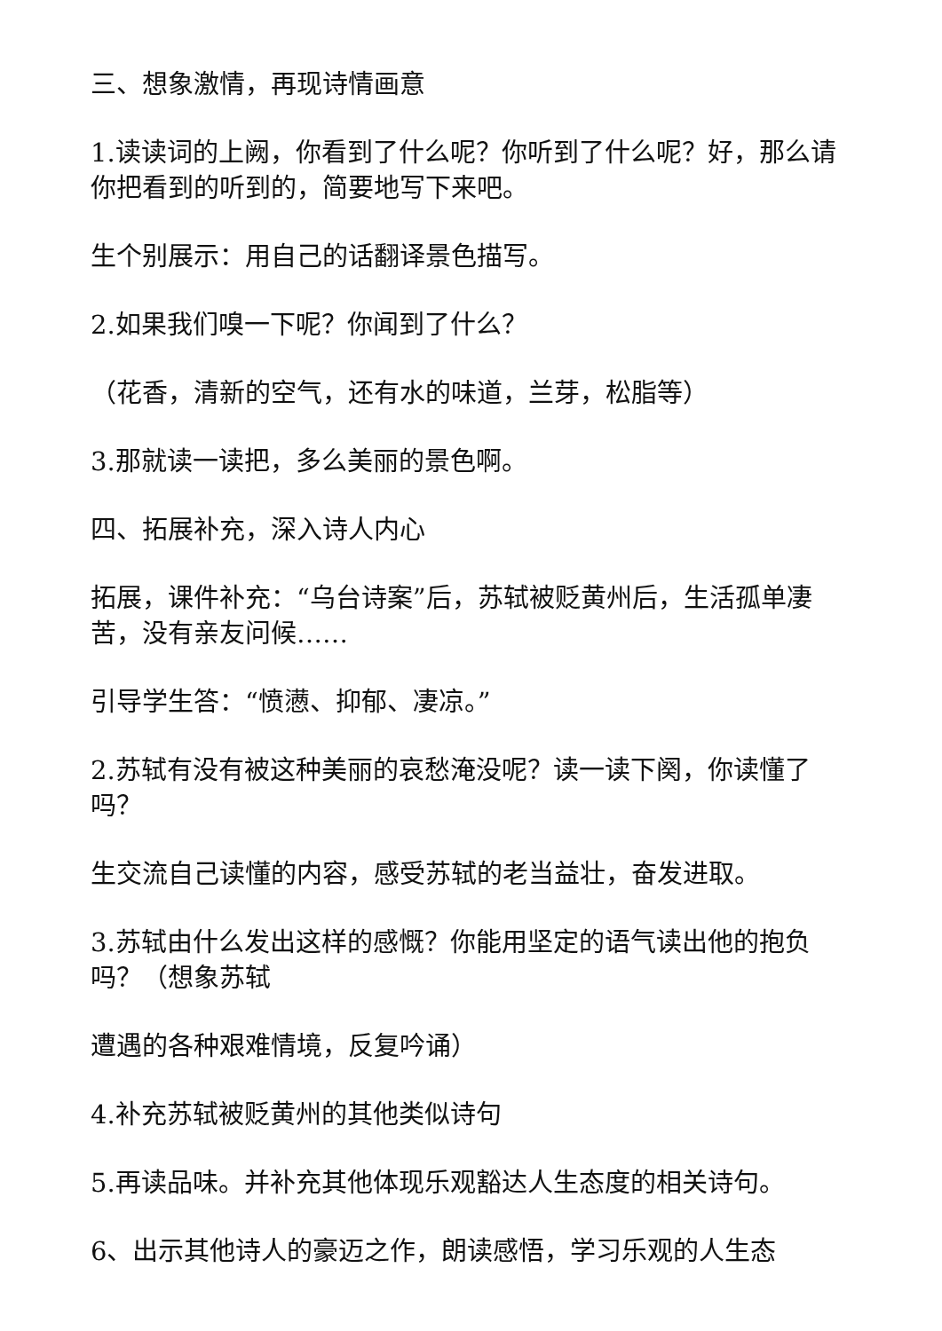三、想象激情，再现诗情画意
1.读读词的上阙，你看到了什么呢？你听到了什么呢？好，那么请你把看到的听到的，简要地写下来吧。
生个别展示：用自己的话翻译景色描写。
2.如果我们嗅一下呢？你闻到了什么？
（花香，清新的空气，还有水的味道，兰芽，松脂等）
3.那就读一读把，多么美丽的景色啊。
四、拓展补充，深入诗人内心
拓展，课件补充：“乌台诗案”后，苏轼被贬黄州后，生活孤单凄苦，没有亲友问候……
引导学生答：“愤懑、抑郁、凄凉。”
2.苏轼有没有被这种美丽的哀愁淹没呢？读一读下阕，你读懂了吗？
生交流自己读懂的内容，感受苏轼的老当益壮，奋发进取。
3.苏轼由什么发出这样的感慨？你能用坚定的语气读出他的抱负吗？（想象苏轼
遭遇的各种艰难情境，反复吟诵）
4.补充苏轼被贬黄州的其他类似诗句
5.再读品味。并补充其他体现乐观豁达人生态度的相关诗句。
6、出示其他诗人的豪迈之作，朗读感悟，学习乐观的人生态